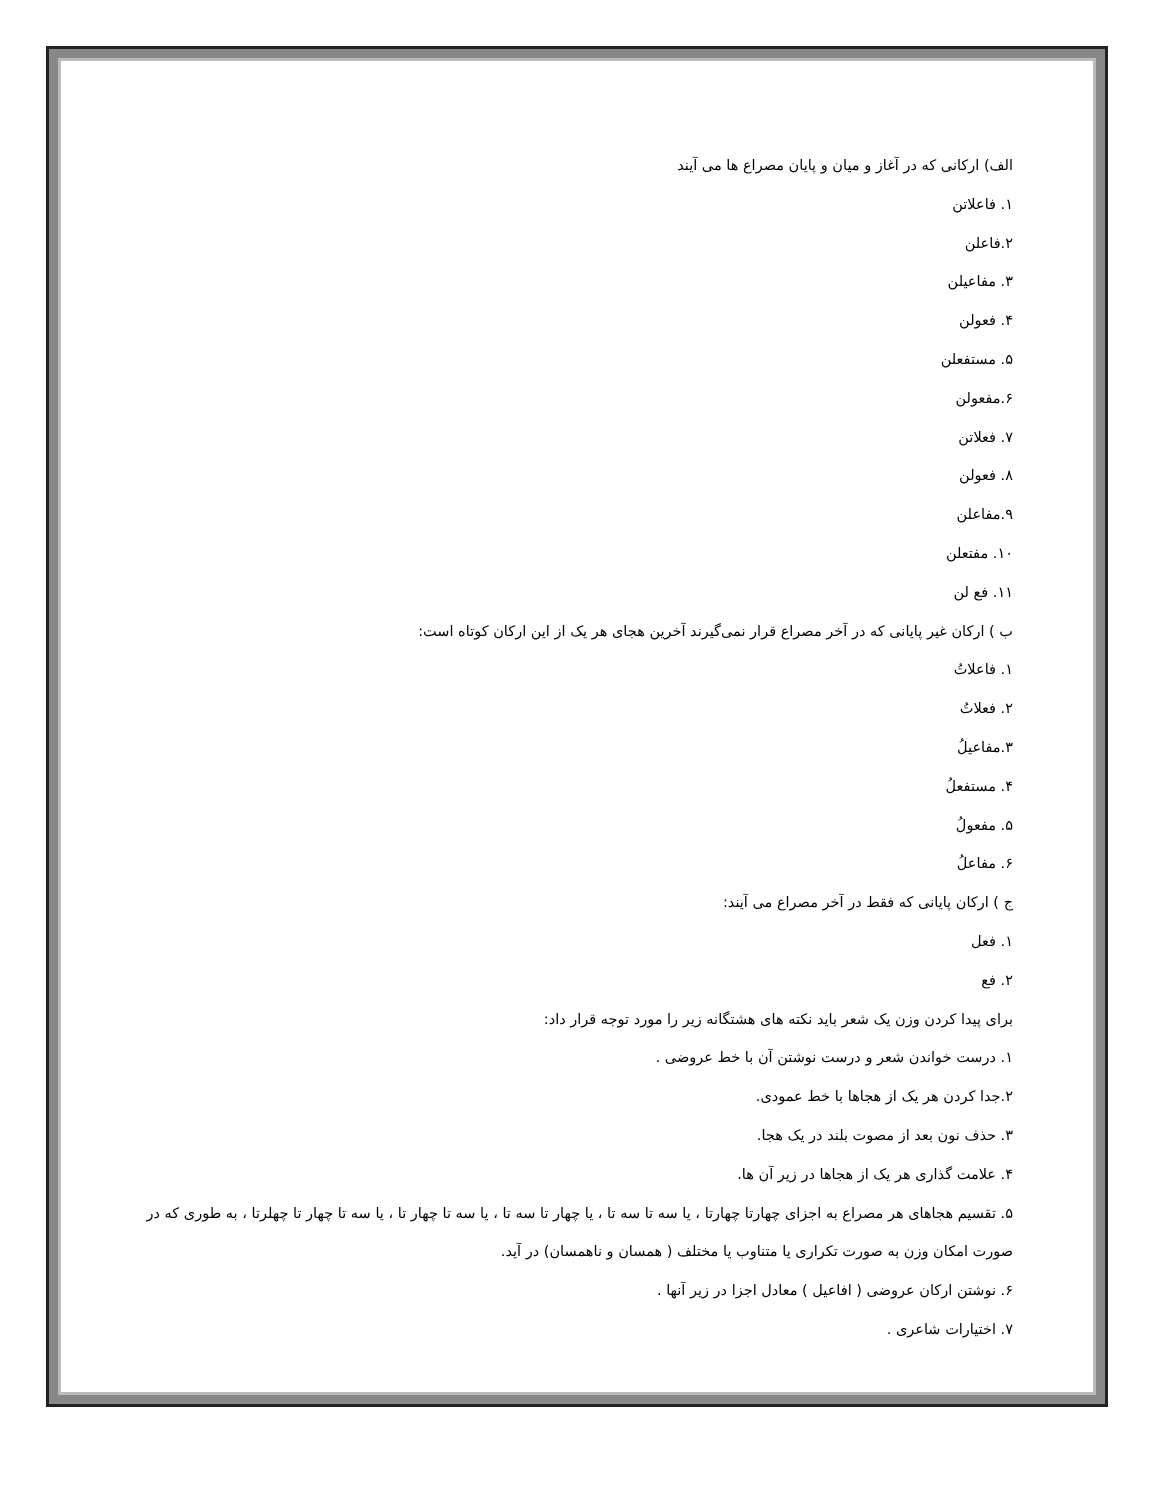الف) ارکانی که در آغاز و میان و پایان مصراع ها می آیند
۱. فاعلاتن
۲.فاعلن
۳. مفاعیلن
۴. فعولن
۵. مستفعلن
۶.مفعولن
۷. فعلاتن
۸. فعولن
۹.مفاعلن
۱۰. مفتعلن
۱۱. فع لن
ب ) ارکان غیر پایانی که در آخر مصراع قرار نمی‌گیرند آخرین هجای هر یک از این ارکان کوتاه است:
۱. فاعلاتُ
۲. فعلاتُ
۳.مفاعیلُ
۴. مستفعلُ
۵. مفعولُ
۶. مفاعلُ
ج ) ارکان پایانی که فقط در آخر مصراع می آیند:
۱. فعل
۲. فع
برای پیدا کردن وزن یک شعر باید نکته های هشتگانه زیر را مورد توجه قرار داد:
۱. درست خواندن شعر و درست نوشتن آن با خط عروضی .
۲.جدا کردن هر یک از هجاها با خط عمودی.
۳. حذف نون بعد از مصوت بلند در یک هجا.
۴. علامت گذاری هر یک از هجاها در زیر آن ها.
۵. تقسیم هجاهای هر مصراع به اجزای چهارتا چهارتا ، یا سه تا سه تا ، یا چهار تا سه تا ، یا سه تا چهار تا ، یا سه تا چهار تا چهلرتا ، به طوری که در صورت امکان وزن به صورت تکراری یا متناوب یا مختلف ( همسان و ناهمسان) در آید.
۶. نوشتن ارکان عروضی ( افاعیل ) معادل اجزا در زیر آنها .
۷. اختیارات شاعری .